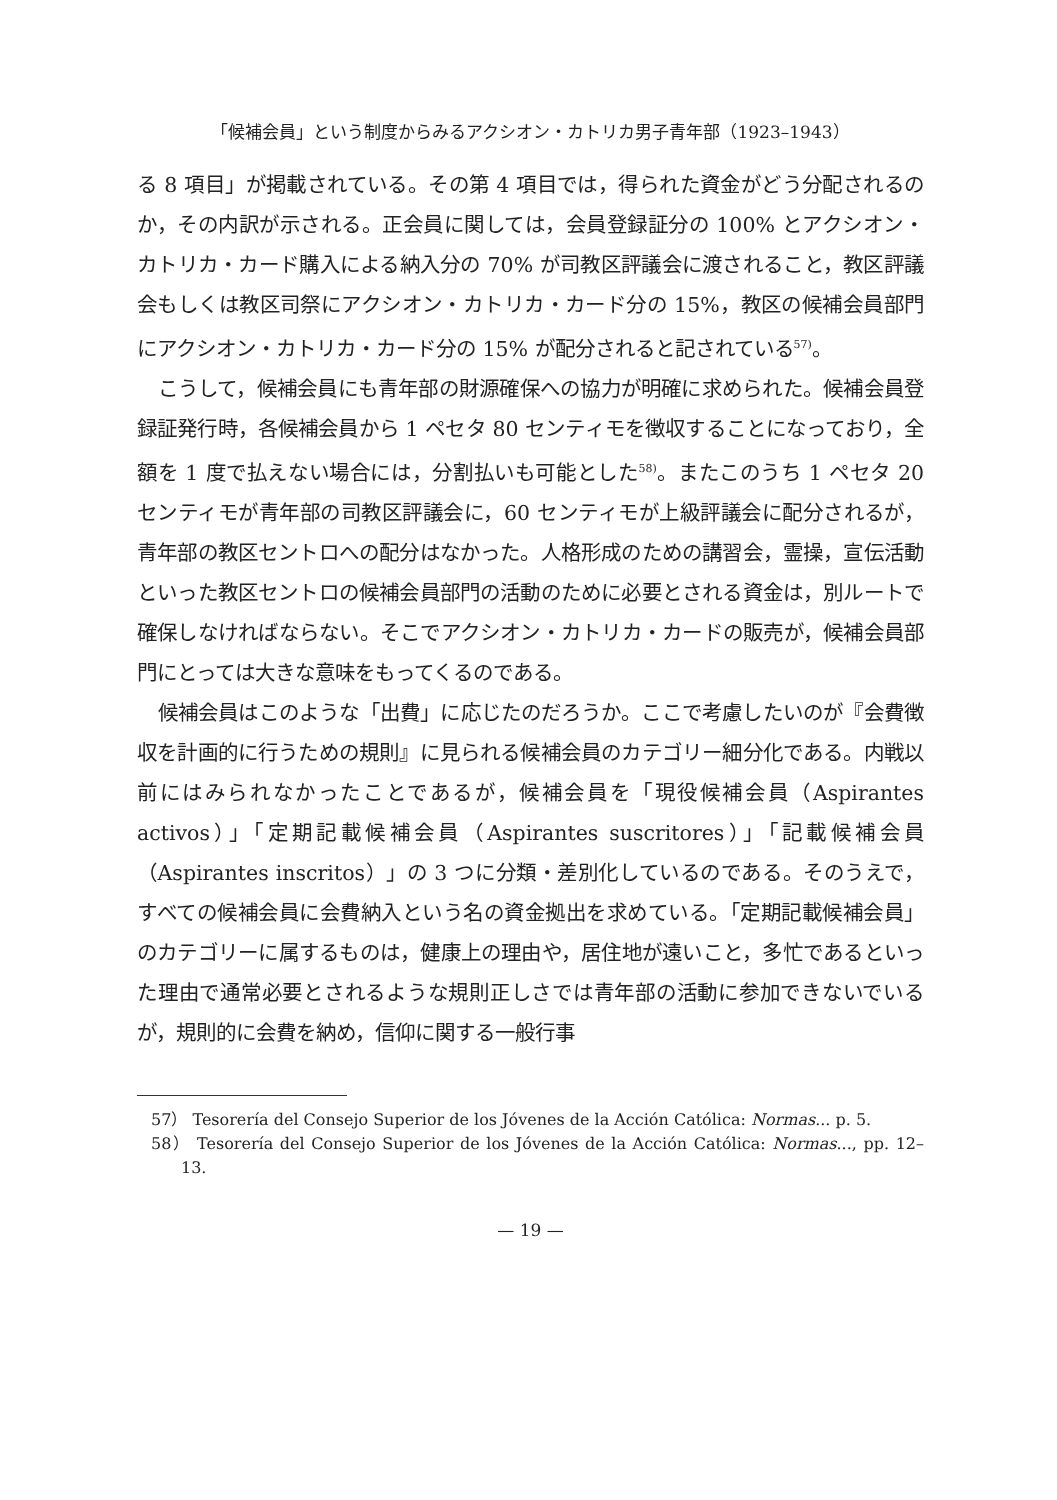「候補会員」という制度からみるアクシオン・カトリカ男子青年部（1923–1943）
る 8 項目」が掲載されている。その第 4 項目では，得られた資金がどう分配されるのか，その内訳が示される。正会員に関しては，会員登録証分の 100% とアクシオン・カトリカ・カード購入による納入分の 70% が司教区評議会に渡されること，教区評議会もしくは教区司祭にアクシオン・カトリカ・カード分の 15%，教区の候補会員部門にアクシオン・カトリカ・カード分の 15% が配分されると記されている<sup>57)</sup>。
こうして，候補会員にも青年部の財源確保への協力が明確に求められた。候補会員登録証発行時，各候補会員から 1 ペセタ 80 センティモを徴収することになっており，全額を 1 度で払えない場合には，分割払いも可能とした<sup>58)</sup>。またこのうち 1 ペセタ 20 センティモが青年部の司教区評議会に，60 センティモが上級評議会に配分されるが，青年部の教区セントロへの配分はなかった。人格形成のための講習会，霊操，宣伝活動といった教区セントロの候補会員部門の活動のために必要とされる資金は，別ルートで確保しなければならない。そこでアクシオン・カトリカ・カードの販売が，候補会員部門にとっては大きな意味をもってくるのである。
候補会員はこのような「出費」に応じたのだろうか。ここで考慮したいのが『会費徴収を計画的に行うための規則』に見られる候補会員のカテゴリー細分化である。内戦以前にはみられなかったことであるが，候補会員を「現役候補会員（Aspirantes activos）」「定期記載候補会員（Aspirantes suscritores）」「記載候補会員（Aspirantes inscritos）」の 3 つに分類・差別化しているのである。そのうえで，すべての候補会員に会費納入という名の資金拠出を求めている。「定期記載候補会員」のカテゴリーに属するものは，健康上の理由や，居住地が遠いこと，多忙であるといった理由で通常必要とされるような規則正しさでは青年部の活動に参加できないでいるが，規則的に会費を納め，信仰に関する一般行事
57） Tesorería del Consejo Superior de los Jóvenes de la Acción Católica: Normas... p. 5.
58） Tesorería del Consejo Superior de los Jóvenes de la Acción Católica: Normas..., pp. 12–13.
— 19 —